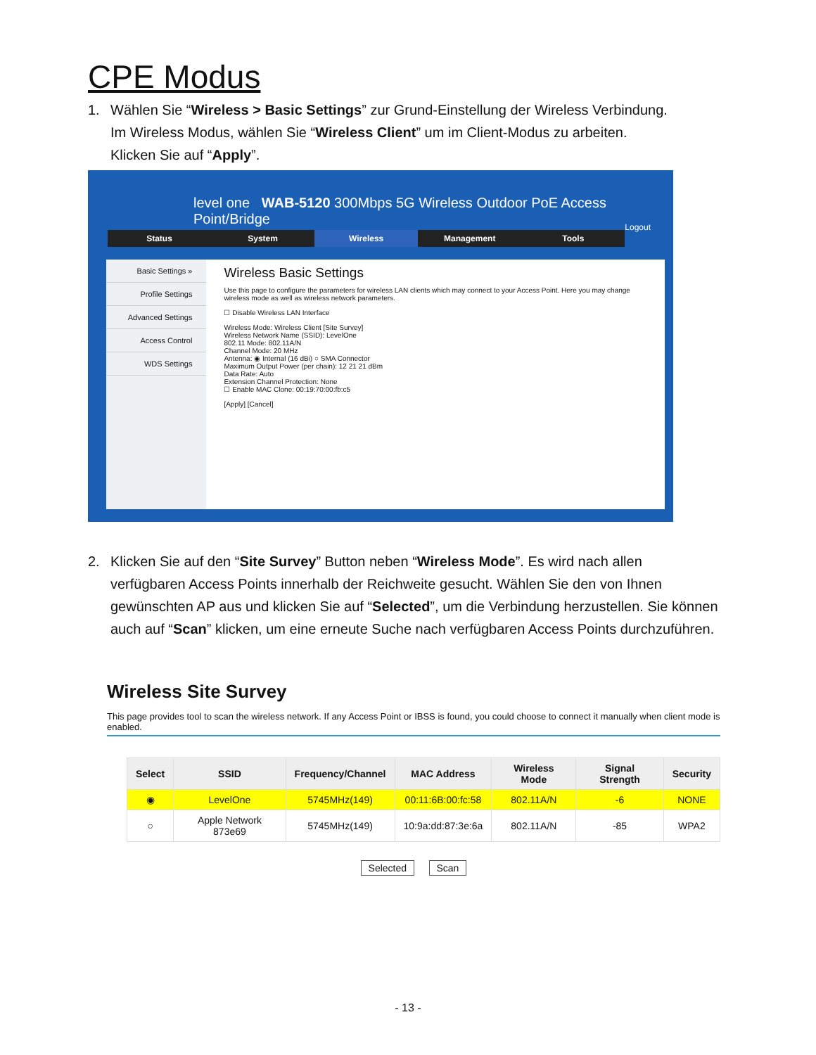CPE Modus
1. Wählen Sie “Wireless > Basic Settings” zur Grund-Einstellung der Wireless Verbindung.
Im Wireless Modus, wählen Sie “Wireless Client” um im Client-Modus zu arbeiten.
Klicken Sie auf “Apply”.
level one WAB-5120 300Mbps 5G Wireless Outdoor PoE Access Point/Bridge Logout
Status System Wireless Management Tools
Basic Settings »
Profile Settings
Advanced Settings
Access Control
WDS Settings
Wireless Basic Settings
Use this page to configure the parameters for wireless LAN clients which may connect to your Access Point. Here you may change wireless mode as well as wireless network parameters.
☐ Disable Wireless LAN Interface
Wireless Mode: Wireless Client [Site Survey]
Wireless Network Name (SSID): LevelOne
802.11 Mode: 802.11A/N
Channel Mode: 20 MHz
Antenna: ◉ Internal (16 dBi) ○ SMA Connector
Maximum Output Power (per chain): 12 21 21 dBm
Data Rate: Auto
Extension Channel Protection: None
☐ Enable MAC Clone: 00:19:70:00:fb:c5
[Apply] [Cancel]
2. Klicken Sie auf den “Site Survey” Button neben “Wireless Mode”. Es wird nach allen
verfügbaren Access Points innerhalb der Reichweite gesucht. Wählen Sie den von Ihnen gewünschten AP aus und klicken Sie auf “Selected”, um die Verbindung herzustellen. Sie können auch auf “Scan” klicken, um eine erneute Suche nach verfügbaren Access Points durchzuführen.
Wireless Site Survey
This page provides tool to scan the wireless network. If any Access Point or IBSS is found, you could choose to connect it manually when client mode is enabled.
| Select | SSID | Frequency/Channel | MAC Address | Wireless Mode | Signal Strength | Security |
| --- | --- | --- | --- | --- | --- | --- |
| ◉ | LevelOne | 5745MHz(149) | 00:11:6B:00:fc:58 | 802.11A/N | -6 | NONE |
| ○ | Apple Network 873e69 | 5745MHz(149) | 10:9a:dd:87:3e:6a | 802.11A/N | -85 | WPA2 |
Selected Scan
- 13 -